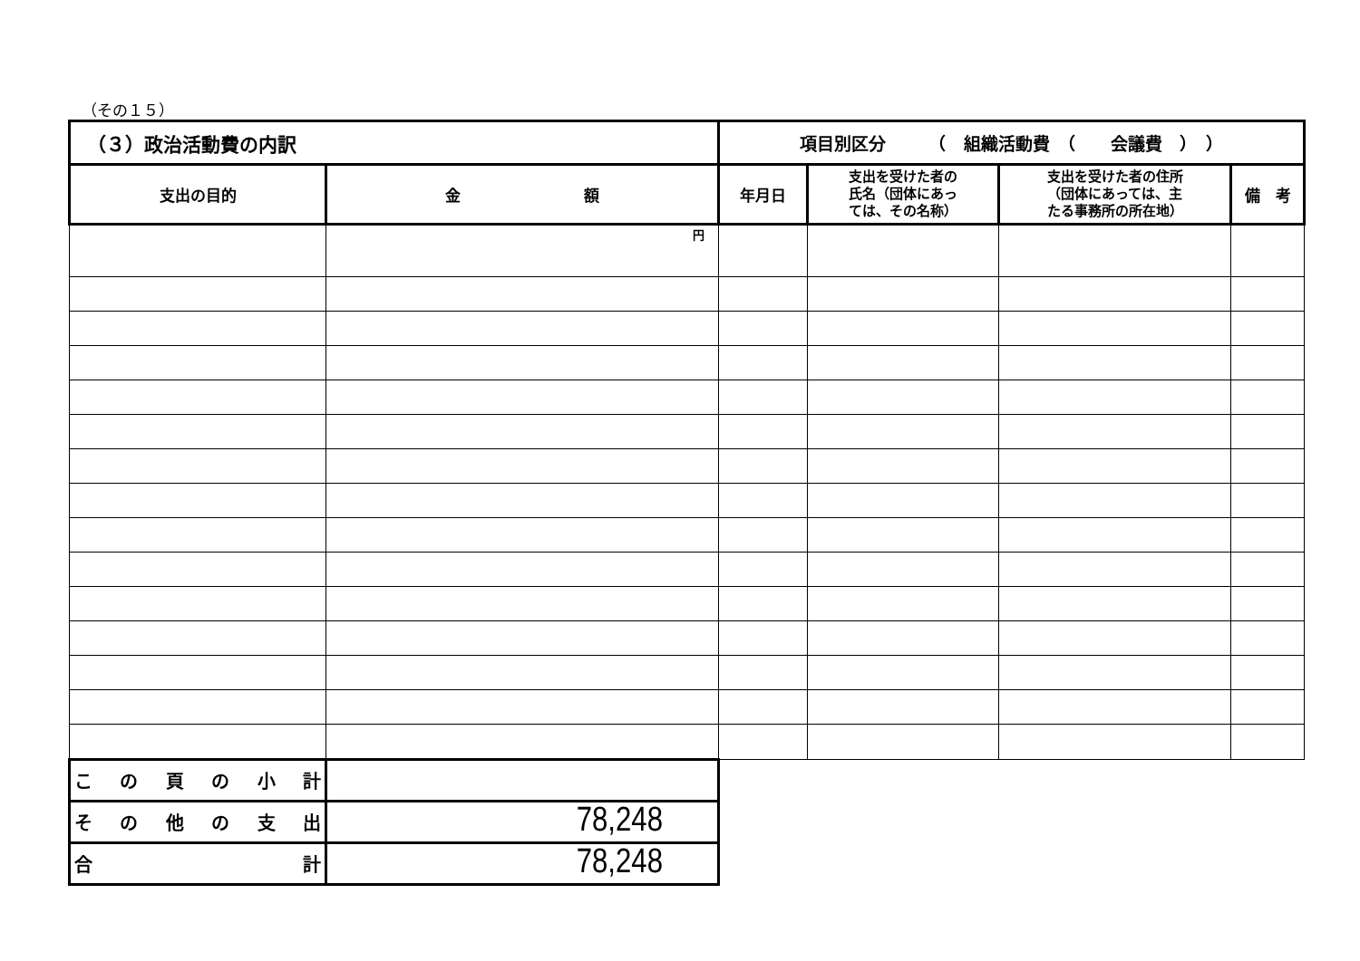（その１５）
| （３）政治活動費の内訳 | | 項目別区分 （ 組織活動費 （ 会議費 ） ） | | | |
| 支出の目的 | 金 額 | 年月日 | 支出を受けた者の 氏名（団体にあっ ては、その名称） | 支出を受けた者の住所 （団体にあっては、主 たる事務所の所在地） | 備 考 |
| | 円 | | | | |
| この頁の小計 | | | | | |
| その他の支出 | 78,248 | | | | |
| 合計 | 78,248 | | | | |